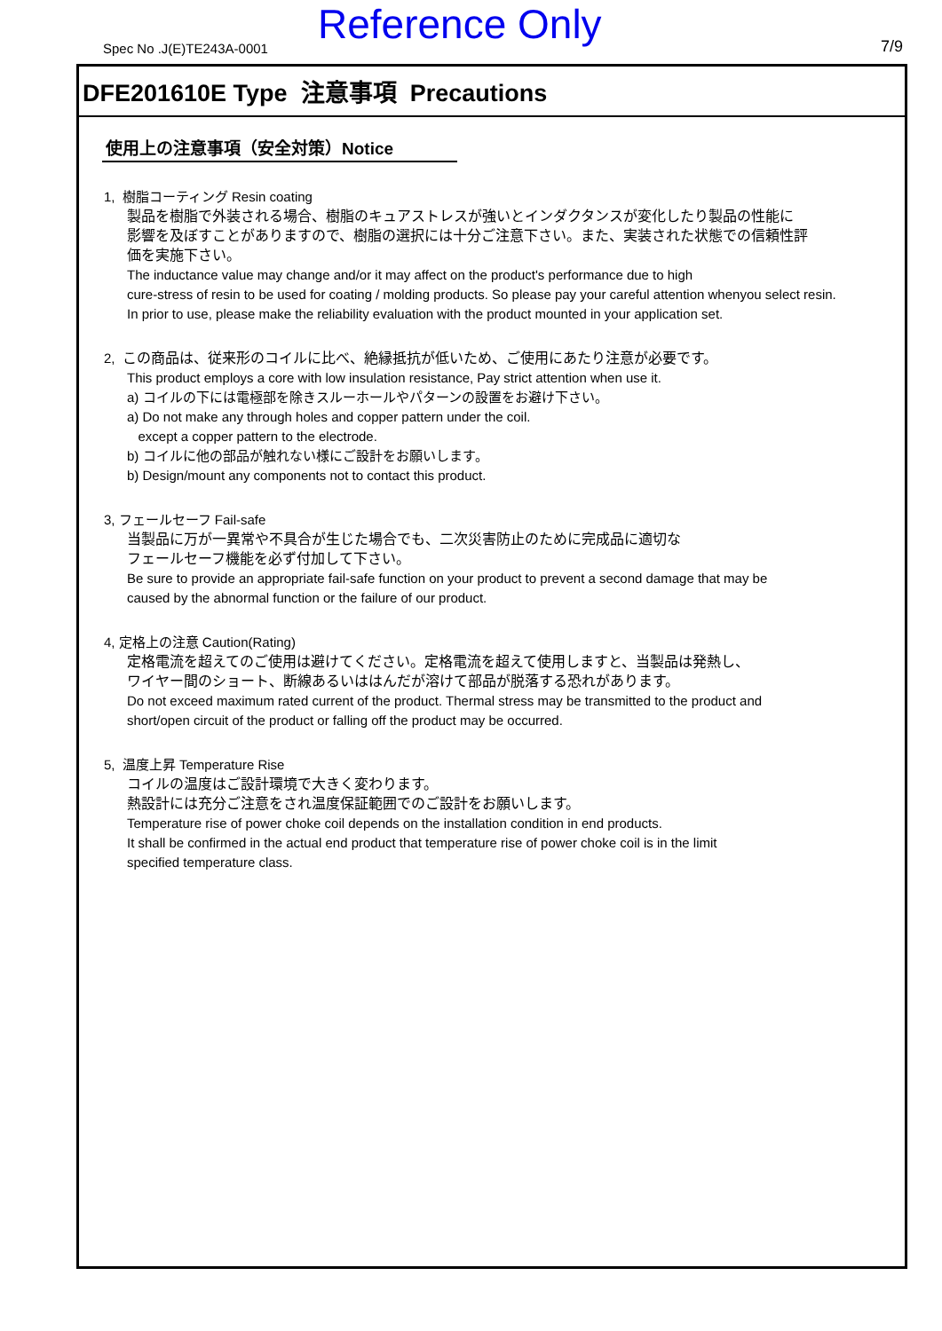Spec No .J(E)TE243A-0001 Reference Only 7/9
DFE201610E Type 注意事項 Precautions
使用上の注意事項（安全対策）Notice
1, 樹脂コーティング Resin coating
製品を樹脂で外装される場合、樹脂のキュアストレスが強いとインダクタンスが変化したり製品の性能に
影響を及ぼすことがありますので、樹脂の選択には十分ご注意下さい。また、実装された状態での信頼性評
価を実施下さい。
The inductance value may change and/or it may affect on the product's performance due to high
cure-stress of resin to be used for coating / molding products. So please pay your careful attention whenyou select resin.
In prior to use, please make the reliability evaluation with the product mounted in your application set.
2, この商品は、従来形のコイルに比べ、絶縁抵抗が低いため、ご使用にあたり注意が必要です。
This product employs a core with low insulation resistance, Pay strict attention when use it.
a) コイルの下には電極部を除きスルーホールやパターンの設置をお避け下さい。
a) Do not make any through holes and copper pattern under the coil.
except a copper pattern to the electrode.
b) コイルに他の部品が触れない様にご設計をお願いします。
b) Design/mount any components not to contact this product.
3, フェールセーフ Fail-safe
当製品に万が一異常や不具合が生じた場合でも、二次災害防止のために完成品に適切な
フェールセーフ機能を必ず付加して下さい。
Be sure to provide an appropriate fail-safe function on your product to prevent a second damage that may be
caused by the abnormal function or the failure of our product.
4, 定格上の注意 Caution(Rating)
定格電流を超えてのご使用は避けてください。定格電流を超えて使用しますと、当製品は発熱し、
ワイヤー間のショート、断線あるいははんだが溶けて部品が脱落する恐れがあります。
Do not exceed maximum rated current of the product. Thermal stress may be transmitted to the product and
short/open circuit of the product or falling off the product may be occurred.
5, 温度上昇 Temperature Rise
コイルの温度はご設計環境で大きく変わります。
熱設計には充分ご注意をされ温度保証範囲でのご設計をお願いします。
Temperature rise of power choke coil depends on the installation condition in end products.
It shall be confirmed in the actual end product that temperature rise of power choke coil is in the limit
specified temperature class.